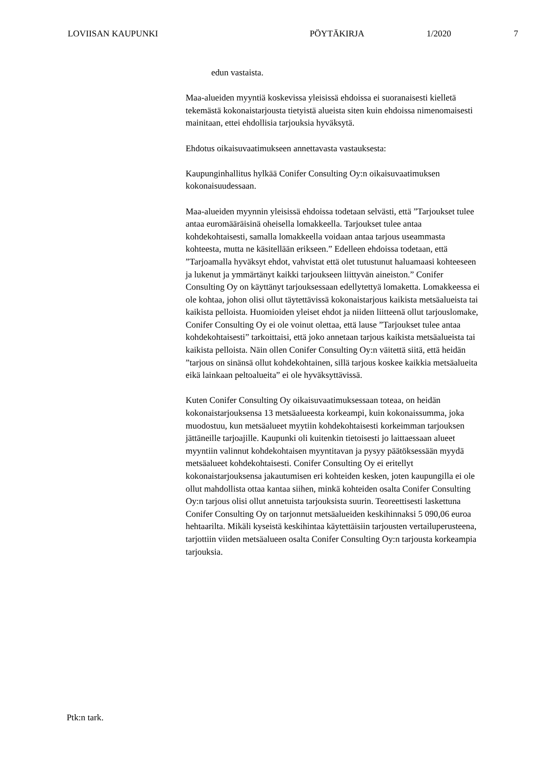LOVIISAN KAUPUNKI PÖYTÄKIRJA 1/2020 7
edun vastaista.
Maa-alueiden myyntiä koskevissa yleisissä ehdoissa ei suoranaisesti kielletä tekemästä kokonaistarjousta tietyistä alueista siten kuin ehdoissa nimenomaisesti mainitaan, ettei ehdollisia tarjouksia hyväksytä.
Ehdotus oikaisuvaatimukseen annettavasta vastauksesta:
Kaupunginhallitus hylkää Conifer Consulting Oy:n oikaisuvaatimuksen kokonaisuudessaan.
Maa-alueiden myynnin yleisissä ehdoissa todetaan selvästi, että ”Tarjoukset tulee antaa euromääräisinä oheisella lomakkeella. Tarjoukset tulee antaa kohdekohtaisesti, samalla lomakkeella voidaan antaa tarjous useammasta kohteesta, mutta ne käsitellään erikseen.” Edelleen ehdoissa todetaan, että ”Tarjoamalla hyväksyt ehdot, vahvistat että olet tutustunut haluamaasi kohteeseen ja lukenut ja ymmärtänyt kaikki tarjoukseen liittyvän aineiston.” Conifer Consulting Oy on käyttänyt tarjouksessaan edellytettyä lomaketta. Lomakkeessa ei ole kohtaa, johon olisi ollut täytettävissä kokonaistarjous kaikista metsäalueista tai kaikista pelloista. Huomioiden yleiset ehdot ja niiden liitteenä ollut tarjouslomake, Conifer Consulting Oy ei ole voinut olettaa, että lause ”Tarjoukset tulee antaa kohdekohtaisesti” tarkoittaisi, että joko annetaan tarjous kaikista metsäalueista tai kaikista pelloista. Näin ollen Conifer Consulting Oy:n väitettä siitä, että heidän ”tarjous on sinänsä ollut kohdekohtainen, sillä tarjous koskee kaikkia metsäalueita eikä lainkaan peltoalueita” ei ole hyväksyttävissä.
Kuten Conifer Consulting Oy oikaisuvaatimuksessaan toteaa, on heidän kokonaistarjouksensa 13 metsäalueesta korkeampi, kuin kokonaissumma, joka muodostuu, kun metsäalueet myytiin kohdekohtaisesti korkeimman tarjouksen jättäneille tarjoajille. Kaupunki oli kuitenkin tietoisesti jo laittaessaan alueet myyntiin valinnut kohdekohtaisen myyntitavan ja pysyy päätöksessään myydä metsäalueet kohdekohtaisesti. Conifer Consulting Oy ei eritellyt kokonaistarjouksensa jakautumisen eri kohteiden kesken, joten kaupungilla ei ole ollut mahdollista ottaa kantaa siihen, minkä kohteiden osalta Conifer Consulting Oy:n tarjous olisi ollut annetuista tarjouksista suurin. Teoreettisesti laskettuna Conifer Consulting Oy on tarjonnut metsäalueiden keskihinnaksi 5 090,06 euroa hehtaarilta. Mikäli kyseistä keskihintaa käytettäisiin tarjousten vertailuperusteena, tarjottiin viiden metsäalueen osalta Conifer Consulting Oy:n tarjousta korkeampia tarjouksia.
Ptk:n tark.